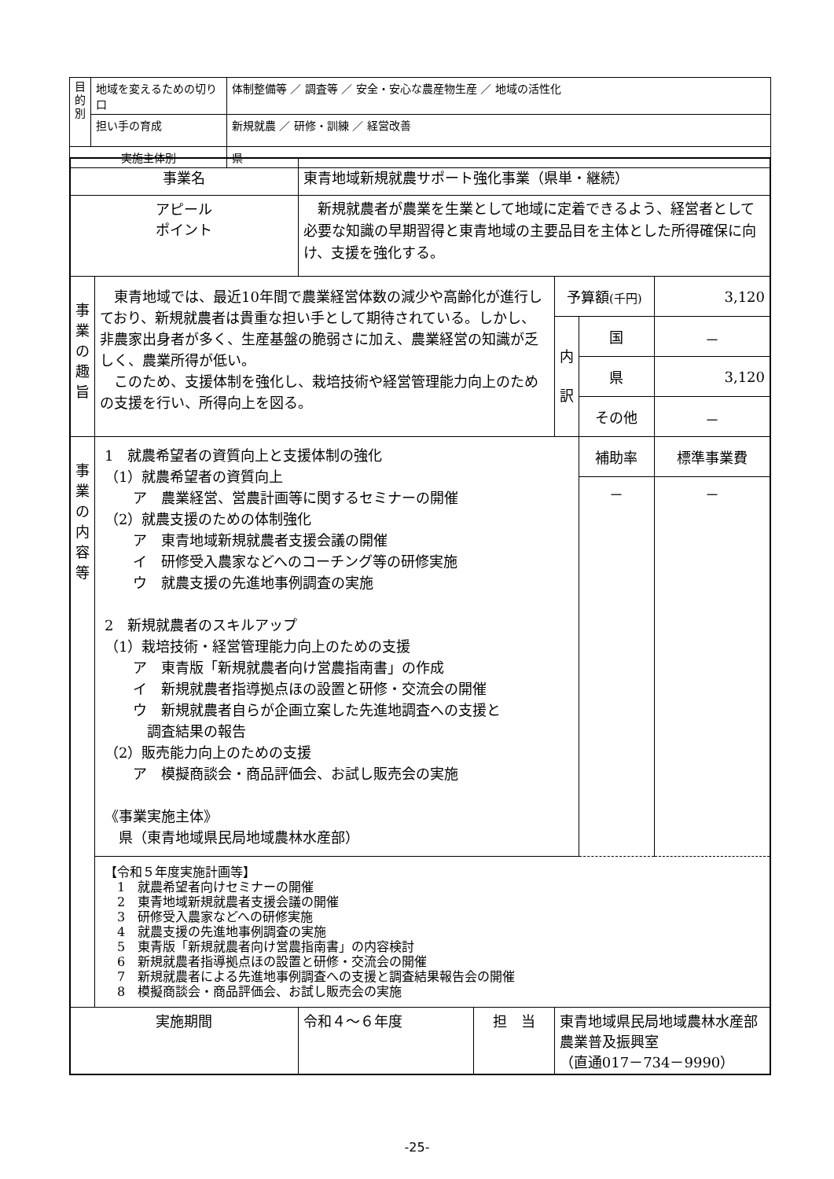| 目 的 別 | 地域を変えるための切り口 | 体制整備等 ／ 調査等 ／ 安全・安心な農産物生産 ／ 地域の活性化 |
| | 担い手の育成 | 新規就農 ／ 研修・訓練 ／ 経営改善 |
| 実施主体別 | | 県 |
| 事業名 | | 東青地域新規就農サポート強化事業（県単・継続） | | | | |
| アピール ポイント | | 新規就農者が農業を生業として地域に定着できるよう、経営者として必要な知識の早期習得と東青地域の主要品目を主体とした所得確保に向け、支援を強化する。 | | | | |
| 事 業 の 趣 旨 | 東青地域では、最近10年間で農業経営体数の減少や高齢化が進行しており、新規就農者は貴重な担い手として期待されている。しかし、非農家出身者が多く、生産基盤の脆弱さに加え、農業経営の知識が乏しく、農業所得が低い。 このため、支援体制を強化し、栽培技術や経営管理能力向上のための支援を行い、所得向上を図る。 | | | 予算額 (千円) | | 3,120 |
| | | | | 内 訳 | 国 | － |
| | | | | | 県 | 3,120 |
| | | | | | その他 | － |
| 事 業 の 内 容 等 | 1 就農希望者の資質向上と支援体制の強化 （1）就農希望者の資質向上 ア 農業経営、営農計画等に関するセミナーの開催 （2）就農支援のための体制強化 ア 東青地域新規就農者支援会議の開催 イ 研修受入農家などへのコーチング等の研修実施 ウ 就農支援の先進地事例調査の実施 2 新規就農者のスキルアップ （1）栽培技術・経営管理能力向上のための支援 ア 東青版「新規就農者向け営農指南書」の作成 イ 新規就農者指導拠点ほの設置と研修・交流会の開催 ウ 新規就農者自らが企画立案した先進地調査への支援と 調査結果の報告 （2）販売能力向上のための支援 ア 模擬商談会・商品評価会、お試し販売会の実施 《事業実施主体》 県（東青地域県民局地域農林水産部） | | | | 補助率 | 標準事業費 |
| | | | | | － | － |
| | 【令和５年度実施計画等】 1 就農希望者向けセミナーの開催 2 東青地域新規就農者支援会議の開催 3 研修受入農家などへの研修実施 4 就農支援の先進地事例調査の実施 5 東青版「新規就農者向け営農指南書」の内容検討 6 新規就農者指導拠点ほの設置と研修・交流会の開催 7 新規就農者による先進地事例調査への支援と調査結果報告会の開催 8 模擬商談会・商品評価会、お試し販売会の実施 | | | | | |
| 実施期間 | | 令和４～６年度 | 担 当 | 東青地域県民局地域農林水産部 農業普及振興室 （直通017－734－9990） | | |
-25-